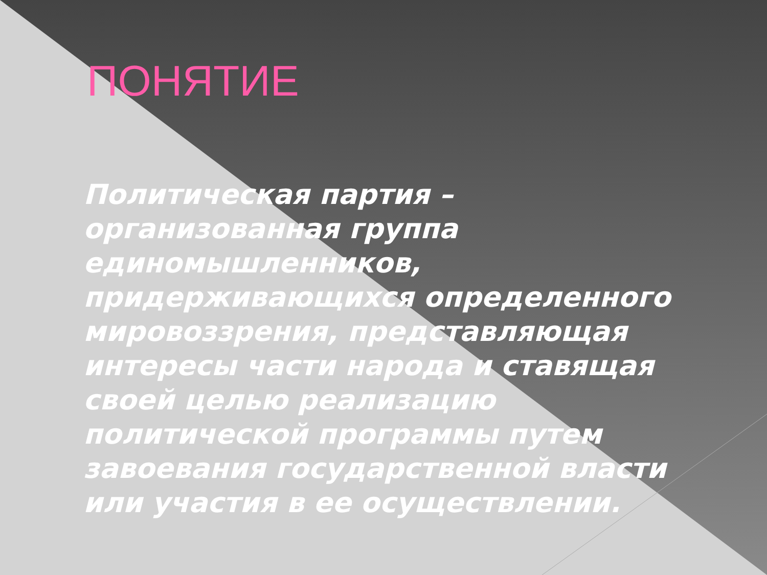ПОНЯТИЕ
Политическая партия – организованная группа единомышленников, придерживающихся определенного мировоззрения, представляющая интересы части народа и ставящая своей целью реализацию политической программы путем завоевания государственной власти или участия в ее осуществлении.